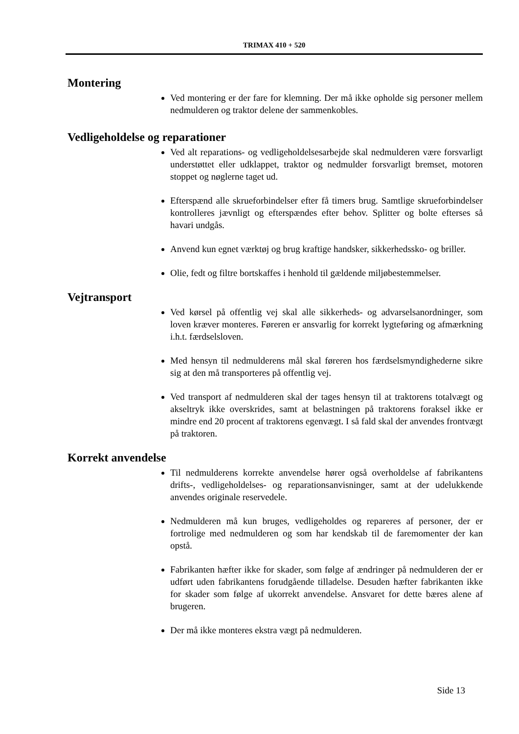TRIMAX 410 + 520
Montering
Ved montering er der fare for klemning. Der må ikke opholde sig personer mellem nedmulderen og traktor delene der sammenkobles.
Vedligeholdelse og reparationer
Ved alt reparations- og vedligeholdelsesarbejde skal nedmulderen være forsvarligt understøttet eller udklappet, traktor og nedmulder forsvarligt bremset, motoren stoppet og nøglerne taget ud.
Efterspænd alle skrueforbindelser efter få timers brug. Samtlige skrueforbindelser kontrolleres jævnligt og efterspændes efter behov. Splitter og bolte efterses så havari undgås.
Anvend kun egnet værktøj og brug kraftige handsker, sikkerhedssko- og briller.
Olie, fedt og filtre bortskaffes i henhold til gældende miljøbestemmelser.
Vejtransport
Ved kørsel på offentlig vej skal alle sikkerheds- og advarselsanordninger, som loven kræver monteres. Føreren er ansvarlig for korrekt lygteføring og afmærkning i.h.t. færdselsloven.
Med hensyn til nedmulderens mål skal føreren hos færdselsmyndighederne sikre sig at den må transporteres på offentlig vej.
Ved transport af nedmulderen skal der tages hensyn til at traktorens totalvægt og akseltryk ikke overskrides, samt at belastningen på traktorens foraksel ikke er mindre end 20 procent af traktorens egenvægt. I så fald skal der anvendes frontvægt på traktoren.
Korrekt anvendelse
Til nedmulderens korrekte anvendelse hører også overholdelse af fabrikantens drifts-, vedligeholdelses- og reparationsanvisninger, samt at der udelukkende anvendes originale reservedele.
Nedmulderen må kun bruges, vedligeholdes og repareres af personer, der er fortrolige med nedmulderen og som har kendskab til de faremomenter der kan opstå.
Fabrikanten hæfter ikke for skader, som følge af ændringer på nedmulderen der er udført uden fabrikantens forudgående tilladelse. Desuden hæfter fabrikanten ikke for skader som følge af ukorrekt anvendelse. Ansvaret for dette bæres alene af brugeren.
Der må ikke monteres ekstra vægt på nedmulderen.
Side 13